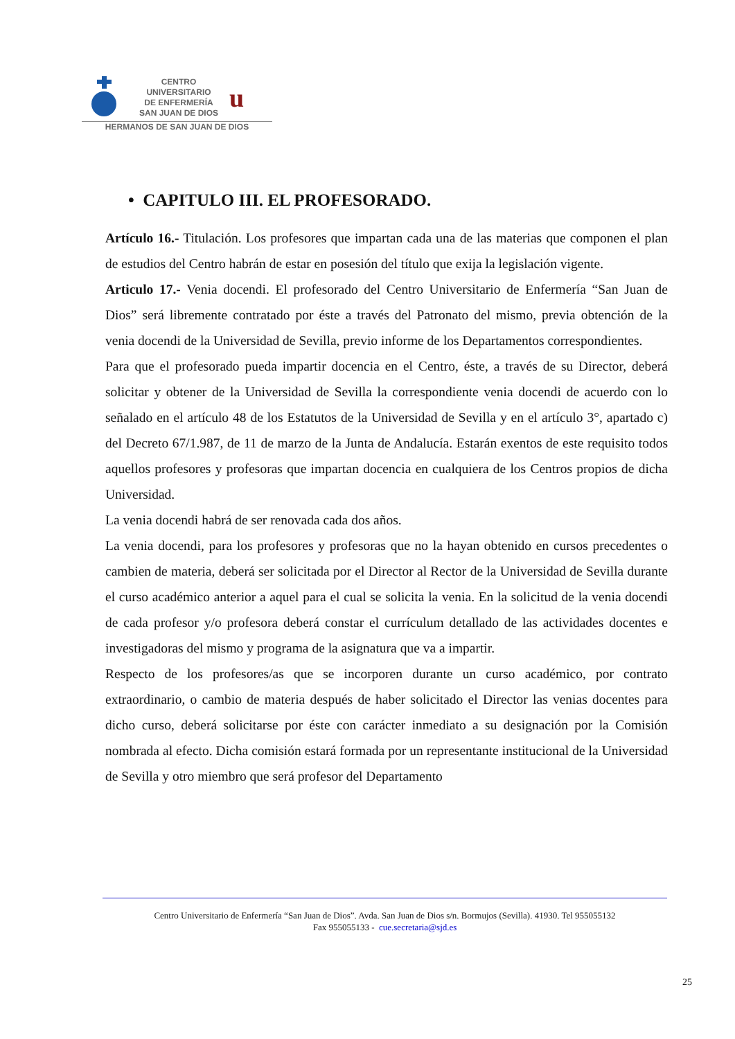CENTRO
UNIVERSITARIO
DE ENFERMERÍA
SAN JUAN DE DIOS
u
HERMANOS DE SAN JUAN DE DIOS
• CAPITULO III. EL PROFESORADO.
Artículo 16.- Titulación. Los profesores que impartan cada una de las materias que componen el plan de estudios del Centro habrán de estar en posesión del título que exija la legislación vigente.
Articulo 17.- Venia docendi. El profesorado del Centro Universitario de Enfermería “San Juan de Dios” será libremente contratado por éste a través del Patronato del mismo, previa obtención de la venia docendi de la Universidad de Sevilla, previo informe de los Departamentos correspondientes.
Para que el profesorado pueda impartir docencia en el Centro, éste, a través de su Director, deberá solicitar y obtener de la Universidad de Sevilla la correspondiente venia docendi de acuerdo con lo señalado en el artículo 48 de los Estatutos de la Universidad de Sevilla y en el artículo 3°, apartado c) del Decreto 67/1.987, de 11 de marzo de la Junta de Andalucía. Estarán exentos de este requisito todos aquellos profesores y profesoras que impartan docencia en cualquiera de los Centros propios de dicha Universidad.
La venia docendi habrá de ser renovada cada dos años.
La venia docendi, para los profesores y profesoras que no la hayan obtenido en cursos precedentes o cambien de materia, deberá ser solicitada por el Director al Rector de la Universidad de Sevilla durante el curso académico anterior a aquel para el cual se solicita la venia. En la solicitud de la venia docendi de cada profesor y/o profesora deberá constar el currículum detallado de las actividades docentes e investigadoras del mismo y programa de la asignatura que va a impartir.
Respecto de los profesores/as que se incorporen durante un curso académico, por contrato extraordinario, o cambio de materia después de haber solicitado el Director las venias docentes para dicho curso, deberá solicitarse por éste con carácter inmediato a su designación por la Comisión nombrada al efecto. Dicha comisión estará formada por un representante institucional de la Universidad de Sevilla y otro miembro que será profesor del Departamento
Centro Universitario de Enfermería “San Juan de Dios”. Avda. San Juan de Dios s/n. Bormujos (Sevilla). 41930. Tel 955055132
Fax 955055133 - cue.secretaria@sjd.es
25